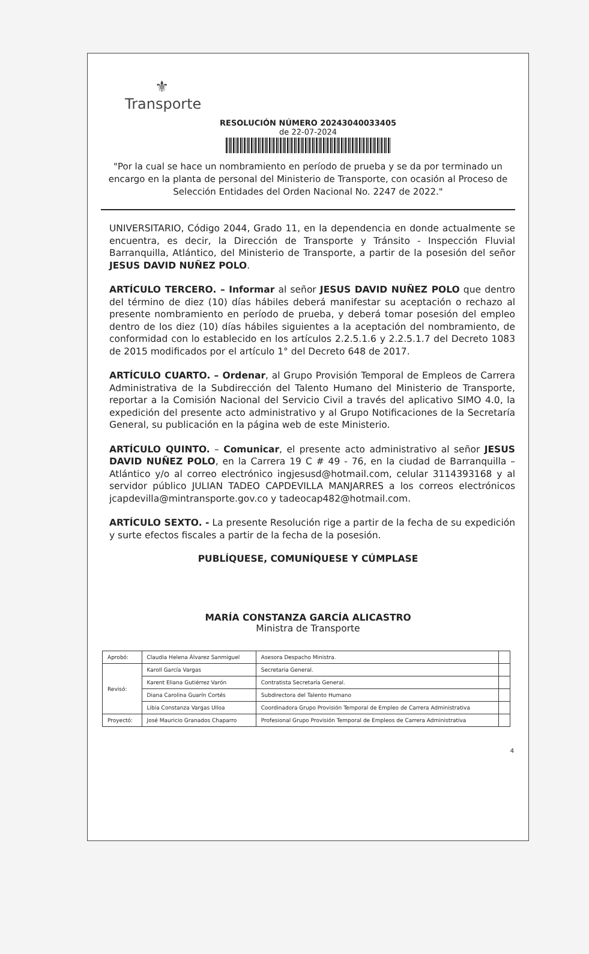⚜
Transporte
RESOLUCIÓN NÚMERO 20243040033405
de 22-07-2024
"Por la cual se hace un nombramiento en período de prueba y se da por terminado un encargo en la planta de personal del Ministerio de Transporte, con ocasión al Proceso de Selección Entidades del Orden Nacional No. 2247 de 2022."
UNIVERSITARIO, Código 2044, Grado 11, en la dependencia en donde actualmente se encuentra, es decir, la Dirección de Transporte y Tránsito - Inspección Fluvial Barranquilla, Atlántico, del Ministerio de Transporte, a partir de la posesión del señor JESUS DAVID NUÑEZ POLO.
ARTÍCULO TERCERO. – Informar al señor JESUS DAVID NUÑEZ POLO que dentro del término de diez (10) días hábiles deberá manifestar su aceptación o rechazo al presente nombramiento en período de prueba, y deberá tomar posesión del empleo dentro de los diez (10) días hábiles siguientes a la aceptación del nombramiento, de conformidad con lo establecido en los artículos 2.2.5.1.6 y 2.2.5.1.7 del Decreto 1083 de 2015 modificados por el artículo 1° del Decreto 648 de 2017.
ARTÍCULO CUARTO. – Ordenar, al Grupo Provisión Temporal de Empleos de Carrera Administrativa de la Subdirección del Talento Humano del Ministerio de Transporte, reportar a la Comisión Nacional del Servicio Civil a través del aplicativo SIMO 4.0, la expedición del presente acto administrativo y al Grupo Notificaciones de la Secretaría General, su publicación en la página web de este Ministerio.
ARTÍCULO QUINTO. – Comunicar, el presente acto administrativo al señor JESUS DAVID NUÑEZ POLO, en la Carrera 19 C # 49 - 76, en la ciudad de Barranquilla – Atlántico y/o al correo electrónico ingjesusd@hotmail.com, celular 3114393168 y al servidor público JULIAN TADEO CAPDEVILLA MANJARRES a los correos electrónicos jcapdevilla@mintransporte.gov.co y tadeocap482@hotmail.com.
ARTÍCULO SEXTO. - La presente Resolución rige a partir de la fecha de su expedición y surte efectos fiscales a partir de la fecha de la posesión.
PUBLÍQUESE, COMUNÍQUESE Y CÚMPLASE
MARÍA CONSTANZA GARCÍA ALICASTRO
Ministra de Transporte
| Aprobó: | Claudia Helena Álvarez Sanmiguel | Asesora Despacho Ministra. | |
| Revisó: | Karoll García Vargas | Secretaria General. | |
| | Karent Eliana Gutiérrez Varón | Contratista Secretaría General. | |
| | Diana Carolina Guarín Cortés | Subdirectora del Talento Humano | |
| | Libia Constanza Vargas Ulloa | Coordinadora Grupo Provisión Temporal de Empleo de Carrera Administrativa | |
| Proyectó: | José Mauricio Granados Chaparro | Profesional Grupo Provisión Temporal de Empleos de Carrera Administrativa | |
4